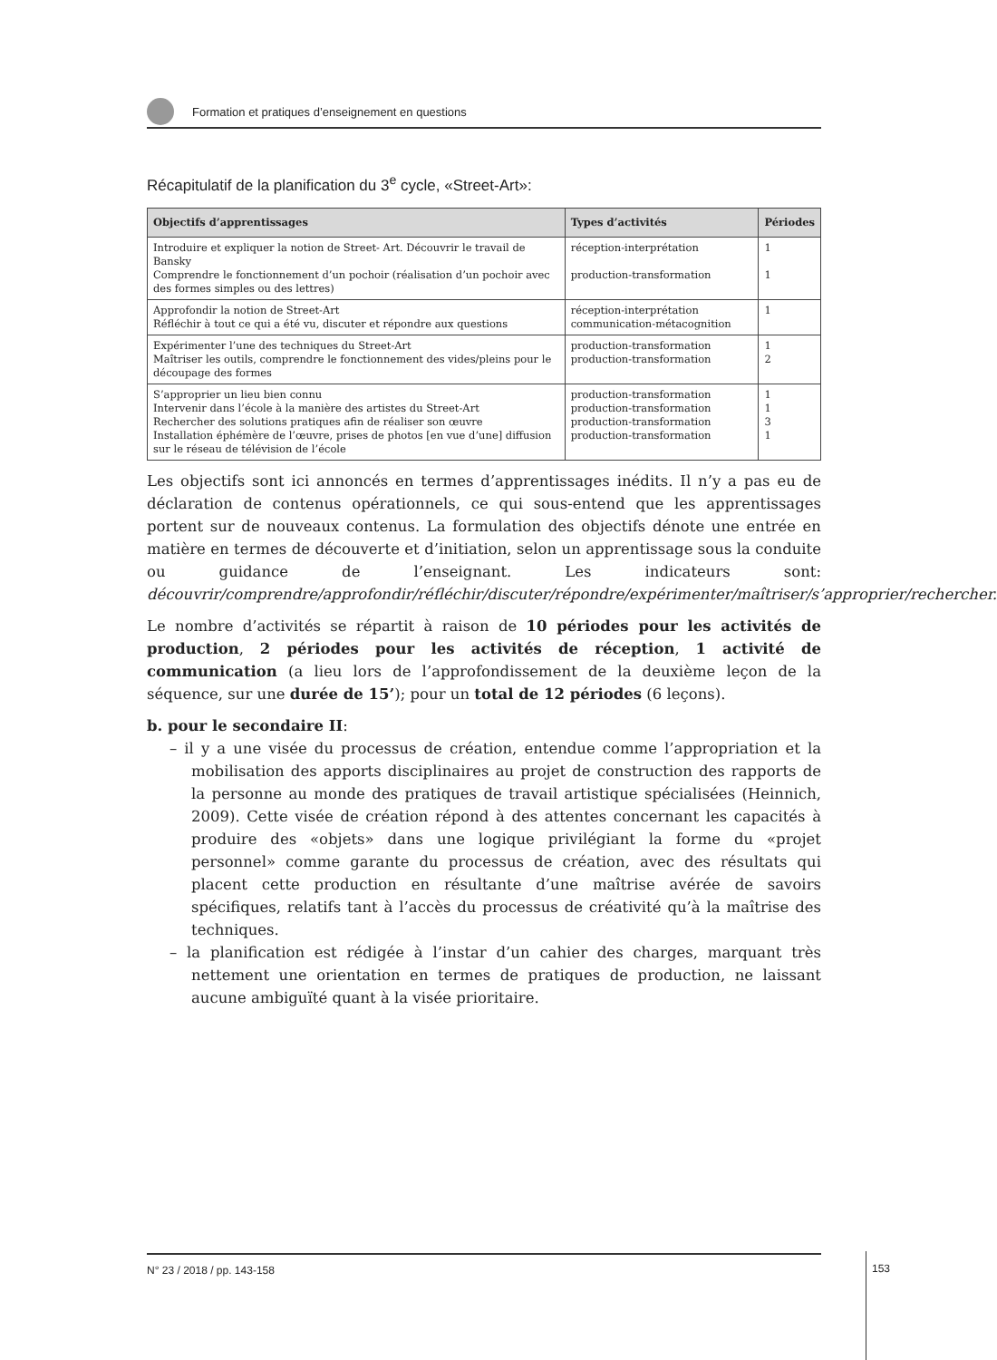Formation et pratiques d’enseignement en questions
Récapitulatif de la planification du 3<sup>e</sup> cycle, «Street-Art»:
| Objectifs d’apprentissages | Types d’activités | Périodes |
| --- | --- | --- |
| Introduire et expliquer la notion de Street- Art. Découvrir le travail de Bansky Comprendre le fonctionnement d’un pochoir (réalisation d’un pochoir avec des formes simples ou des lettres) | réception-interprétation production-transformation | 1 1 |
| Approfondir la notion de Street-Art Réfléchir à tout ce qui a été vu, discuter et répondre aux questions | réception-interprétation communication-métacognition | 1 |
| Expérimenter l’une des techniques du Street-Art Maîtriser les outils, comprendre le fonctionnement des vides/pleins pour le découpage des formes | production-transformation production-transformation | 1 2 |
| S’approprier un lieu bien connu Intervenir dans l’école à la manière des artistes du Street-Art Rechercher des solutions pratiques afin de réaliser son œuvre Installation éphémère de l’œuvre, prises de photos [en vue d’une] diffusion sur le réseau de télévision de l’école | production-transformation production-transformation production-transformation production-transformation | 1 1 3 1 |
Les objectifs sont ici annoncés en termes d’apprentissages inédits. Il n’y a pas eu de déclaration de contenus opérationnels, ce qui sous-entend que les apprentissages portent sur de nouveaux contenus. La formulation des objectifs dénote une entrée en matière en termes de découverte et d’initiation, selon un apprentissage sous la conduite ou guidance de l’enseignant. Les indicateurs sont: découvrir/comprendre/approfondir/réfléchir/discuter/répondre/expérimenter/maîtriser/s’approprier/rechercher.
Le nombre d’activités se répartit à raison de 10 périodes pour les activités de production, 2 périodes pour les activités de réception, 1 activité de communication (a lieu lors de l’approfondissement de la deuxième leçon de la séquence, sur une durée de 15’); pour un total de 12 périodes (6 leçons).
b. pour le secondaire II:
– il y a une visée du processus de création, entendue comme l’appropriation et la mobilisation des apports disciplinaires au projet de construction des rapports de la personne au monde des pratiques de travail artistique spécialisées (Heinnich, 2009). Cette visée de création répond à des attentes concernant les capacités à produire des «objets» dans une logique privilégiant la forme du «projet personnel» comme garante du processus de création, avec des résultats qui placent cette production en résultante d’une maîtrise avérée de savoirs spécifiques, relatifs tant à l’accès du processus de créativité qu’à la maîtrise des techniques.
– la planification est rédigée à l’instar d’un cahier des charges, marquant très nettement une orientation en termes de pratiques de production, ne laissant aucune ambiguïté quant à la visée prioritaire.
N° 23 / 2018 / pp. 143-158
153